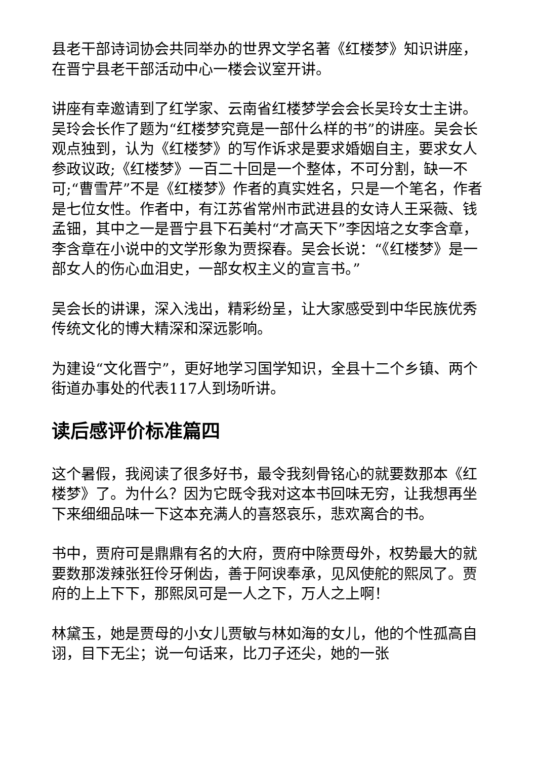县老干部诗词协会共同举办的世界文学名著《红楼梦》知识讲座，在晋宁县老干部活动中心一楼会议室开讲。
讲座有幸邀请到了红学家、云南省红楼梦学会会长吴玲女士主讲。吴玲会长作了题为“红楼梦究竟是一部什么样的书”的讲座。吴会长观点独到，认为《红楼梦》的写作诉求是要求婚姻自主，要求女人参政议政;《红楼梦》一百二十回是一个整体，不可分割，缺一不可;“曹雪芹”不是《红楼梦》作者的真实姓名，只是一个笔名，作者是七位女性。作者中，有江苏省常州市武进县的女诗人王采薇、钱孟钿，其中之一是晋宁县下石美村“才高天下”李因培之女李含章，李含章在小说中的文学形象为贾探春。吴会长说：“《红楼梦》是一部女人的伤心血泪史，一部女权主义的宣言书。”
吴会长的讲课，深入浅出，精彩纷呈，让大家感受到中华民族优秀传统文化的博大精深和深远影响。
为建设“文化晋宁”，更好地学习国学知识，全县十二个乡镇、两个街道办事处的代表117人到场听讲。
读后感评价标准篇四
这个暑假，我阅读了很多好书，最令我刻骨铭心的就要数那本《红楼梦》了。为什么？因为它既令我对这本书回味无穷，让我想再坐下来细细品味一下这本充满人的喜怒哀乐，悲欢离合的书。
书中，贾府可是鼎鼎有名的大府，贾府中除贾母外，权势最大的就要数那泼辣张狂伶牙俐齿，善于阿谀奉承，见风使舵的熙凤了。贾府的上上下下，那熙凤可是一人之下，万人之上啊！
林黛玉，她是贾母的小女儿贾敏与林如海的女儿，他的个性孤高自诩，目下无尘；说一句话来，比刀子还尖，她的一张